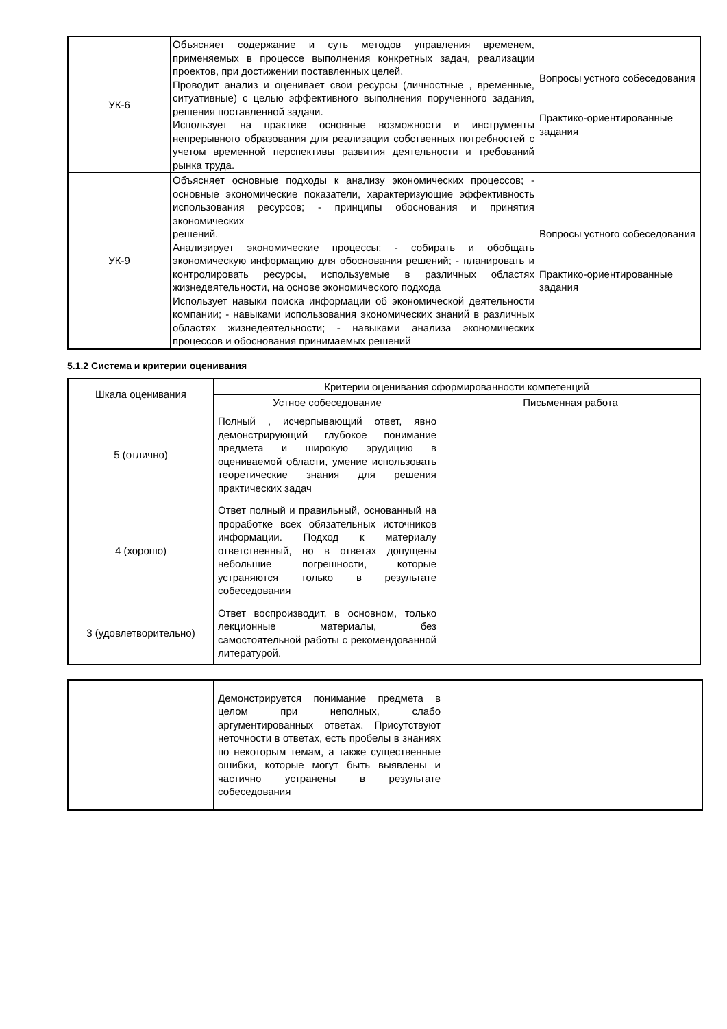| УК-6 | Объясняет содержание и суть методов управления временем, применяемых в процессе выполнения конкретных задач, реализации проектов, при достижении поставленных целей. Проводит анализ и оценивает свои ресурсы (личностные , временные, ситуативные) с целью эффективного выполнения порученного задания, решения поставленной задачи. Использует на практике основные возможности и инструменты непрерывного образования для реализации собственных потребностей с учетом временной перспективы развития деятельности и требований рынка труда. | Вопросы устного собеседования Практико-ориентированные задания |
| УК-9 | Объясняет основные подходы к анализу экономических процессов; - основные экономические показатели, характеризующие эффективность использования ресурсов; - принципы обоснования и принятия экономических решений. Анализирует экономические процессы; - собирать и обобщать экономическую информацию для обоснования решений; - планировать и контролировать ресурсы, используемые в различных областях жизнедеятельности, на основе экономического подхода Использует навыки поиска информации об экономической деятельности компании; - навыками использования экономических знаний в различных областях жизнедеятельности; - навыками анализа экономических процессов и обоснования принимаемых решений | Вопросы устного собеседования Практико-ориентированные задания |
5.1.2 Система и критерии оценивания
| Шкала оценивания | Критерии оценивания сформированности компетенций | |
| --- | --- | --- |
| | Устное собеседование | Письменная работа |
| 5 (отлично) | Полный , исчерпывающий ответ, явно демонстрирующий глубокое понимание предмета и широкую эрудицию в оцениваемой области, умение использовать теоретические знания для решения практических задач | |
| 4 (хорошо) | Ответ полный и правильный, основанный на проработке всех обязательных источников информации. Подход к материалу ответственный, но в ответах допущены небольшие погрешности, которые устраняются только в результате собеседования | |
| 3 (удовлетворительно) | Ответ воспроизводит, в основном, только лекционные материалы, без самостоятельной работы с рекомендованной литературой. | |
| | Демонстрируется понимание предмета в целом при неполных, слабо аргументированных ответах. Присутствуют неточности в ответах, есть пробелы в знаниях по некоторым темам, а также существенные ошибки, которые могут быть выявлены и частично устранены в результате собеседования | |